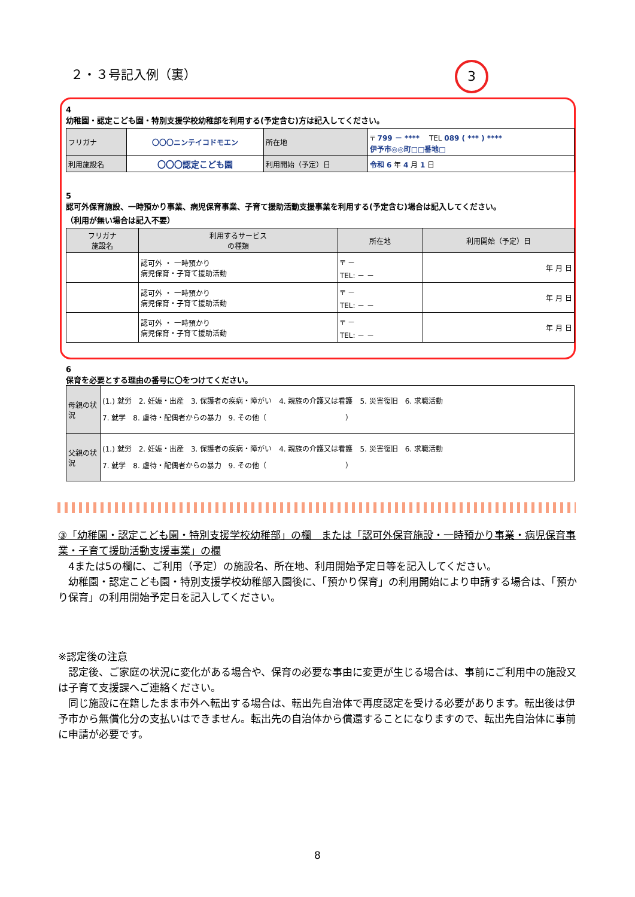２・３号記入例（裏） 3
4
幼稚園・認定こども園・特別支援学校幼稚部を利用する(予定含む)方は記入してください。
| フリガナ | 〇〇〇ニンテイコドモエン | 所在地 | 〒 799 － **** TEL 089 ( *** ) **** 伊予市◎◎町□□番地□ |
| 利用施設名 | 〇〇〇認定こども園 | | |
| | | 利用開始（予定）日 | 令和 6 年 4 月 1 日 |
5
認可外保育施設、一時預かり事業、病児保育事業、子育て援助活動支援事業を利用する(予定含む)場合は記入してください。
（利用が無い場合は記入不要）
| フリガナ 施設名 | 利用するサービス の種類 | 所在地 | 利用開始（予定）日 |
| --- | --- | --- | --- |
| | 認可外 ・ 一時預かり 病児保育・子育て援助活動 | 〒 － TEL: － － | 年 月 日 |
| | 認可外 ・ 一時預かり 病児保育・子育て援助活動 | 〒 － TEL: － － | 年 月 日 |
| | 認可外 ・ 一時預かり 病児保育・子育て援助活動 | 〒 － TEL: － － | 年 月 日 |
6
保育を必要とする理由の番号に〇をつけてください。
| 母親の状況 | (1.) 就労 2. 妊娠・出産 3. 保護者の疾病・障がい 4. 親族の介護又は看護 5. 災害復旧 6. 求職活動 7. 就学 8. 虐待・配偶者からの暴力 9. その他（ ） |
| 父親の状況 | (1.) 就労 2. 妊娠・出産 3. 保護者の疾病・障がい 4. 親族の介護又は看護 5. 災害復旧 6. 求職活動 7. 就学 8. 虐待・配偶者からの暴力 9. その他（ ） |
③「幼稚園・認定こども園・特別支援学校幼稚部」の欄　または「認可外保育施設・一時預かり事業・病児保育事業・子育て援助活動支援事業」の欄
　4または5の欄に、ご利用（予定）の施設名、所在地、利用開始予定日等を記入してください。
　幼稚園・認定こども園・特別支援学校幼稚部入園後に、「預かり保育」の利用開始により申請する場合は、「預かり保育」の利用開始予定日を記入してください。
※認定後の注意
　認定後、ご家庭の状況に変化がある場合や、保育の必要な事由に変更が生じる場合は、事前にご利用中の施設又は子育て支援課へご連絡ください。
　同じ施設に在籍したまま市外へ転出する場合は、転出先自治体で再度認定を受ける必要があります。転出後は伊予市から無償化分の支払いはできません。転出先の自治体から償還することになりますので、転出先自治体に事前に申請が必要です。
8